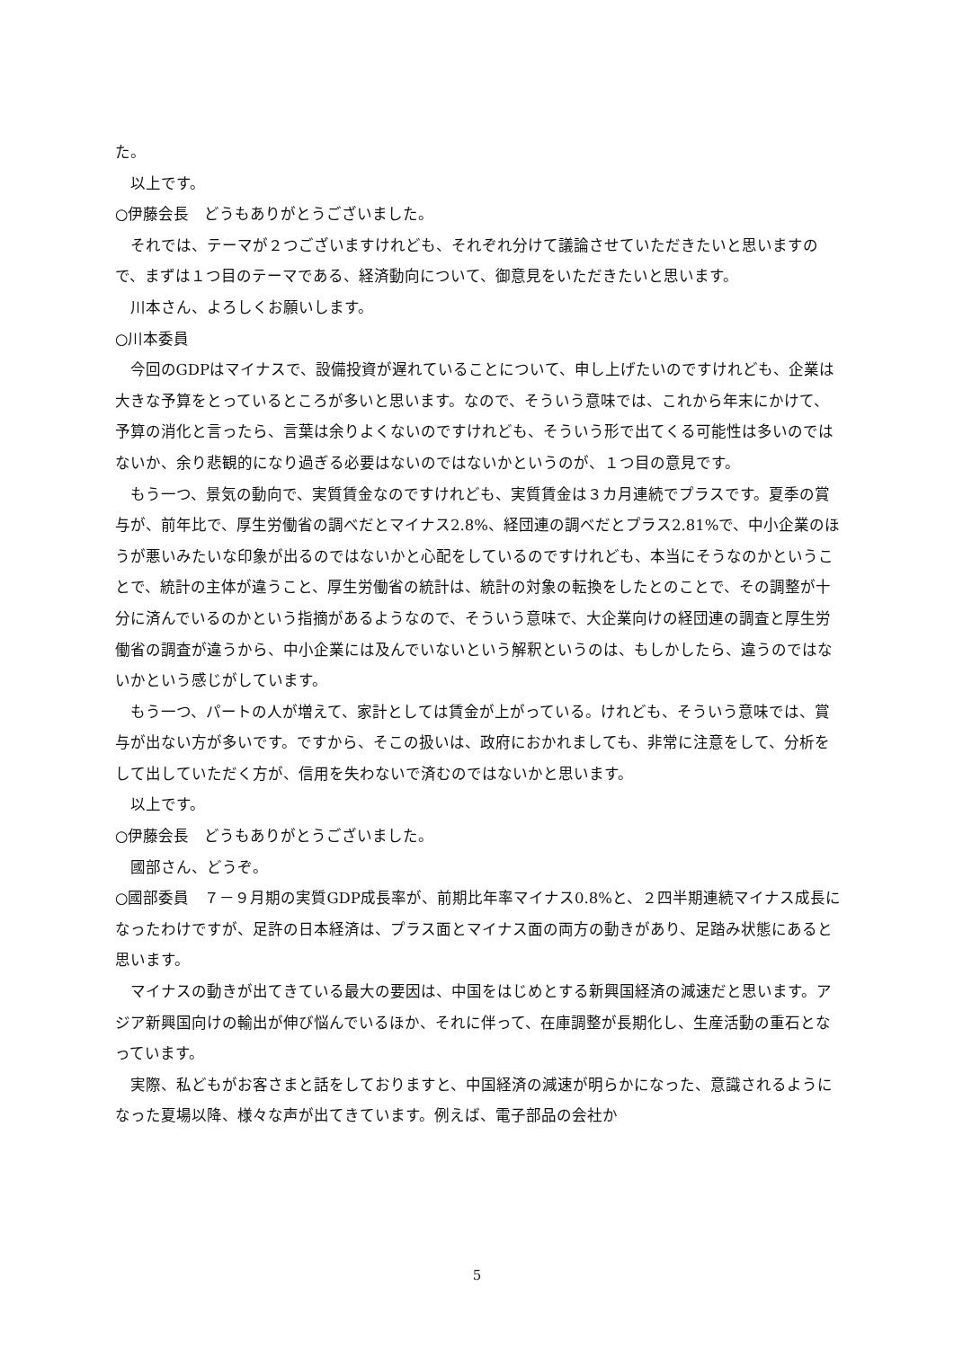た。
以上です。
○伊藤会長　どうもありがとうございました。
それでは、テーマが２つございますけれども、それぞれ分けて議論させていただきたいと思いますので、まずは１つ目のテーマである、経済動向について、御意見をいただきたいと思います。
川本さん、よろしくお願いします。
○川本委員
今回のGDPはマイナスで、設備投資が遅れていることについて、申し上げたいのですけれども、企業は大きな予算をとっているところが多いと思います。なので、そういう意味では、これから年末にかけて、予算の消化と言ったら、言葉は余りよくないのですけれども、そういう形で出てくる可能性は多いのではないか、余り悲観的になり過ぎる必要はないのではないかというのが、１つ目の意見です。
もう一つ、景気の動向で、実質賃金なのですけれども、実質賃金は３カ月連続でプラスです。夏季の賞与が、前年比で、厚生労働省の調べだとマイナス2.8%、経団連の調べだとプラス2.81%で、中小企業のほうが悪いみたいな印象が出るのではないかと心配をしているのですけれども、本当にそうなのかということで、統計の主体が違うこと、厚生労働省の統計は、統計の対象の転換をしたとのことで、その調整が十分に済んでいるのかという指摘があるようなので、そういう意味で、大企業向けの経団連の調査と厚生労働省の調査が違うから、中小企業には及んでいないという解釈というのは、もしかしたら、違うのではないかという感じがしています。
もう一つ、パートの人が増えて、家計としては賃金が上がっている。けれども、そういう意味では、賞与が出ない方が多いです。ですから、そこの扱いは、政府におかれましても、非常に注意をして、分析をして出していただく方が、信用を失わないで済むのではないかと思います。
以上です。
○伊藤会長　どうもありがとうございました。
國部さん、どうぞ。
○國部委員　７－９月期の実質GDP成長率が、前期比年率マイナス0.8%と、２四半期連続マイナス成長になったわけですが、足許の日本経済は、プラス面とマイナス面の両方の動きがあり、足踏み状態にあると思います。
マイナスの動きが出てきている最大の要因は、中国をはじめとする新興国経済の減速だと思います。アジア新興国向けの輸出が伸び悩んでいるほか、それに伴って、在庫調整が長期化し、生産活動の重石となっています。
実際、私どもがお客さまと話をしておりますと、中国経済の減速が明らかになった、意識されるようになった夏場以降、様々な声が出てきています。例えば、電子部品の会社か
5